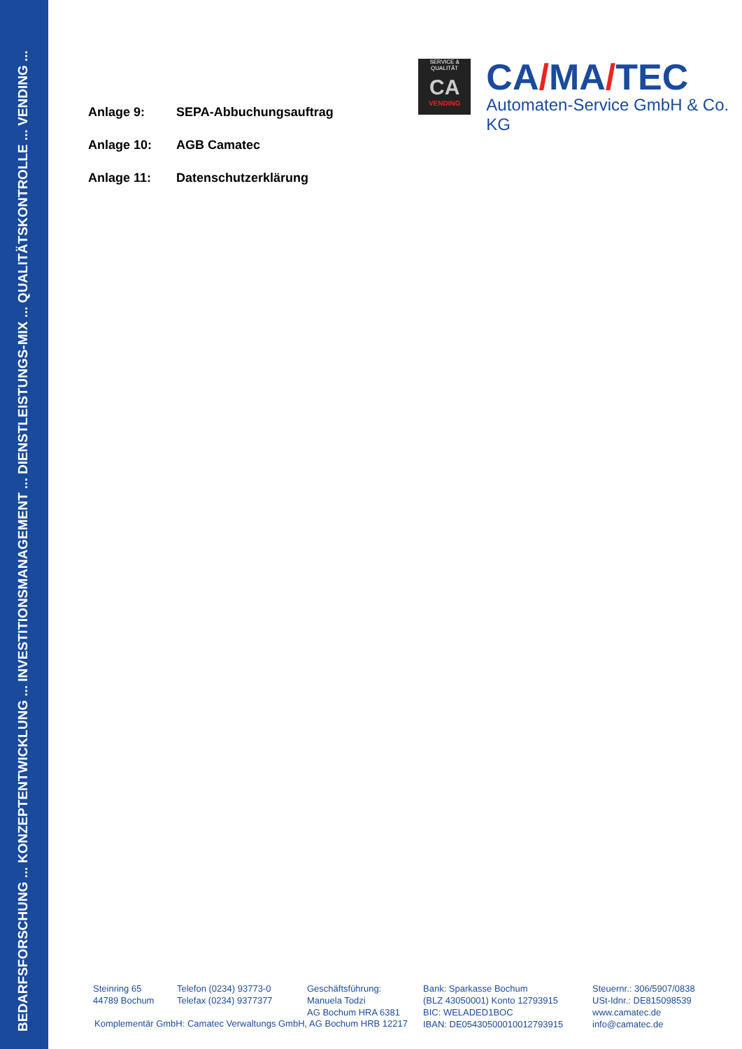BEDARFSFORSCHUNG ... KONZEPTENTWICKLUNG ... INVESTITIONSMANAGEMENT ... DIENSTLEISTUNGS-MIX ... QUALITÄTSKONTROLLE ... VENDING ...
SERVICE & QUALITÄT
CA
VENDING
CA/MA/TEC
Automaten-Service GmbH & Co. KG
Anlage 9: SEPA-Abbuchungsauftrag
Anlage 10: AGB Camatec
Anlage 11: Datenschutzerklärung
Steinring 65
44789 Bochum
Telefon (0234) 93773-0
Telefax (0234) 9377377
Geschäftsführung:
Manuela Todzi
AG Bochum HRA 6381
Bank: Sparkasse Bochum
(BLZ 43050001) Konto 12793915
BIC: WELADED1BOC
IBAN: DE05430500010012793915
Steuernr.: 306/5907/0838
USt-Idnr.: DE815098539
www.camatec.de
info@camatec.de
Komplementär GmbH: Camatec Verwaltungs GmbH, AG Bochum HRB 12217